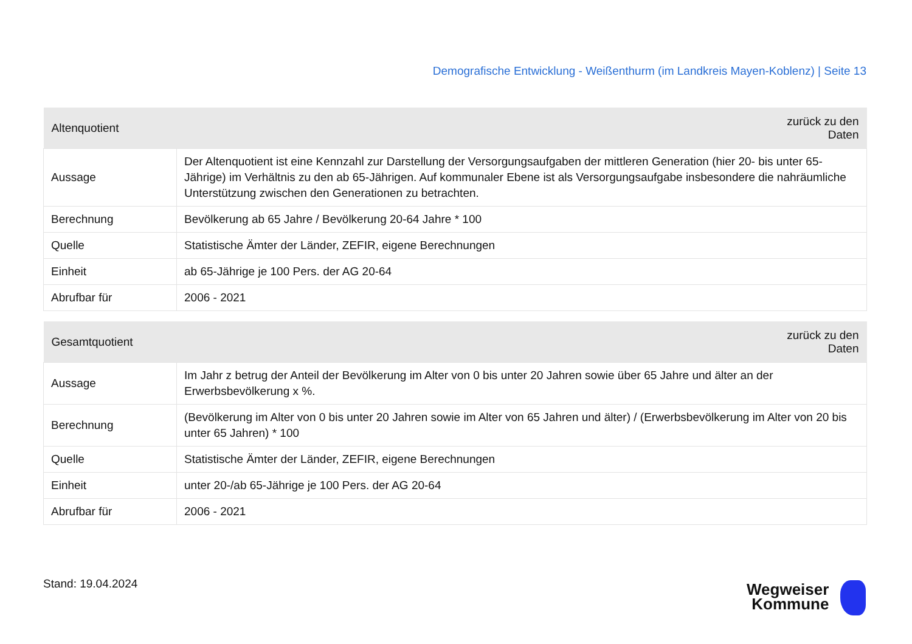Demografische Entwicklung - Weißenthurm (im Landkreis Mayen-Koblenz) | Seite 13
| Altenquotient | zurück zu den Daten |
| --- | --- |
| Aussage | Der Altenquotient ist eine Kennzahl zur Darstellung der Versorgungsaufgaben der mittleren Generation (hier 20- bis unter 65-Jährige) im Verhältnis zu den ab 65-Jährigen. Auf kommunaler Ebene ist als Versorgungsaufgabe insbesondere die nahräumliche Unterstützung zwischen den Generationen zu betrachten. |
| Berechnung | Bevölkerung ab 65 Jahre / Bevölkerung 20-64 Jahre * 100 |
| Quelle | Statistische Ämter der Länder, ZEFIR, eigene Berechnungen |
| Einheit | ab 65-Jährige je 100 Pers. der AG 20-64 |
| Abrufbar für | 2006 - 2021 |
| Gesamtquotient | zurück zu den Daten |
| --- | --- |
| Aussage | Im Jahr z betrug der Anteil der Bevölkerung im Alter von 0 bis unter 20 Jahren sowie über 65 Jahre und älter an der Erwerbsbevölkerung x %. |
| Berechnung | (Bevölkerung im Alter von 0 bis unter 20 Jahren sowie im Alter von 65 Jahren und älter) / (Erwerbsbevölkerung im Alter von 20 bis unter 65 Jahren) * 100 |
| Quelle | Statistische Ämter der Länder, ZEFIR, eigene Berechnungen |
| Einheit | unter 20-/ab 65-Jährige je 100 Pers. der AG 20-64 |
| Abrufbar für | 2006 - 2021 |
Stand: 19.04.2024
Wegweiser
Kommune